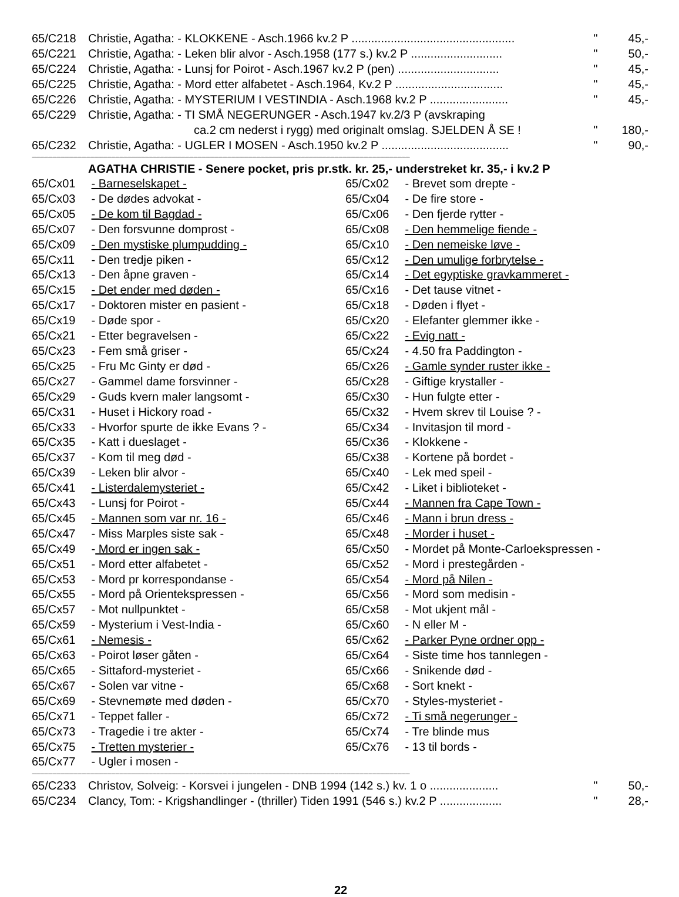| 65/C218 | Christie, Agatha: - KLOKKENE - Asch.1966 kv.2 P .................................................. | " | 45,- |
| 65/C221 | Christie, Agatha: - Leken blir alvor - Asch.1958 (177 s.) kv.2 P ............................ | " | 50,- |
| 65/C224 | Christie, Agatha: - Lunsj for Poirot - Asch.1967 kv.2 P (pen) ............................... | " | 45,- |
| 65/C225 | Christie, Agatha: - Mord etter alfabetet - Asch.1964, Kv.2 P ................................. | " | 45,- |
| 65/C226 | Christie, Agatha: - MYSTERIUM I VESTINDIA - Asch.1968 kv.2 P ........................ | " | 45,- |
| 65/C229 | Christie, Agatha: - TI SMÅ NEGERUNGER - Asch.1947 kv.2/3 P (avskraping ca.2 cm nederst i rygg) med originalt omslag. SJELDEN Å SE ! | " | 180,- |
| 65/C232 | Christie, Agatha: - UGLER I MOSEN - Asch.1950 kv.2 P ....................................... | " | 90,- |
------------------------------------------------------------------------------------------------------------------------------------------------------------------------------------------------------------------------------------------------------------------------------------
AGATHA CHRISTIE - Senere pocket, pris pr.stk. kr. 25,- understreket kr. 35,- i kv.2 P
65/Cx01 - Barneselskapet -
65/Cx02 - Brevet som drepte -
65/Cx03 - De dødes advokat -
65/Cx04 - De fire store -
65/Cx05 - De kom til Bagdad -
65/Cx06 - Den fjerde rytter -
65/Cx07 - Den forsvunne domprost -
65/Cx08 - Den hemmelige fiende -
65/Cx09 - Den mystiske plumpudding -
65/Cx10 - Den nemeiske løve -
65/Cx11 - Den tredje piken -
65/Cx12 - Den umulige forbrytelse -
65/Cx13 - Den åpne graven -
65/Cx14 - Det egyptiske gravkammeret -
65/Cx15 - Det ender med døden -
65/Cx16 - Det tause vitnet -
65/Cx17 - Doktoren mister en pasient -
65/Cx18 - Døden i flyet -
65/Cx19 - Døde spor -
65/Cx20 - Elefanter glemmer ikke -
65/Cx21 - Etter begravelsen -
65/Cx22 - Evig natt -
65/Cx23 - Fem små griser -
65/Cx24 - 4.50 fra Paddington -
65/Cx25 - Fru Mc Ginty er død -
65/Cx26 - Gamle synder ruster ikke -
65/Cx27 - Gammel dame forsvinner -
65/Cx28 - Giftige krystaller -
65/Cx29 - Guds kvern maler langsomt -
65/Cx30 - Hun fulgte etter -
65/Cx31 - Huset i Hickory road -
65/Cx32 - Hvem skrev til Louise ? -
65/Cx33 - Hvorfor spurte de ikke Evans ? -
65/Cx34 - Invitasjon til mord -
65/Cx35 - Katt i dueslaget -
65/Cx36 - Klokkene -
65/Cx37 - Kom til meg død -
65/Cx38 - Kortene på bordet -
65/Cx39 - Leken blir alvor -
65/Cx40 - Lek med speil -
65/Cx41 - Listerdalemysteriet -
65/Cx42 - Liket i biblioteket -
65/Cx43 - Lunsj for Poirot -
65/Cx44 - Mannen fra Cape Town -
65/Cx45 - Mannen som var nr. 16 -
65/Cx46 - Mann i brun dress -
65/Cx47 - Miss Marples siste sak -
65/Cx48 - Morder i huset -
65/Cx49 - Mord er ingen sak -
65/Cx50 - Mordet på Monte-Carloekspressen -
65/Cx51 - Mord etter alfabetet -
65/Cx52 - Mord i prestegården -
65/Cx53 - Mord pr korrespondanse -
65/Cx54 - Mord på Nilen -
65/Cx55 - Mord på Orientekspressen -
65/Cx56 - Mord som medisin -
65/Cx57 - Mot nullpunktet -
65/Cx58 - Mot ukjent mål -
65/Cx59 - Mysterium i Vest-India -
65/Cx60 - N eller M -
65/Cx61 - Nemesis -
65/Cx62 - Parker Pyne ordner opp -
65/Cx63 - Poirot løser gåten -
65/Cx64 - Siste time hos tannlegen -
65/Cx65 - Sittaford-mysteriet -
65/Cx66 - Snikende død -
65/Cx67 - Solen var vitne -
65/Cx68 - Sort knekt -
65/Cx69 - Stevnemøte med døden -
65/Cx70 - Styles-mysteriet -
65/Cx71 - Teppet faller -
65/Cx72 - Ti små negerunger -
65/Cx73 - Tragedie i tre akter -
65/Cx74 - Tre blinde mus
65/Cx75 - Tretten mysterier -
65/Cx76 - 13 til bords -
65/Cx77 - Ugler i mosen -
------------------------------------------------------------------------------------------------------------------------------------------------------------------------------------------------------------------------------------------------------------------------------------
| 65/C233 | Christov, Solveig: - Korsvei i jungelen - DNB 1994 (142 s.) kv. 1 o ..................... | " | 50,- |
| 65/C234 | Clancy, Tom: - Krigshandlinger - (thriller) Tiden 1991 (546 s.) kv.2 P ................... | " | 28,- |
22